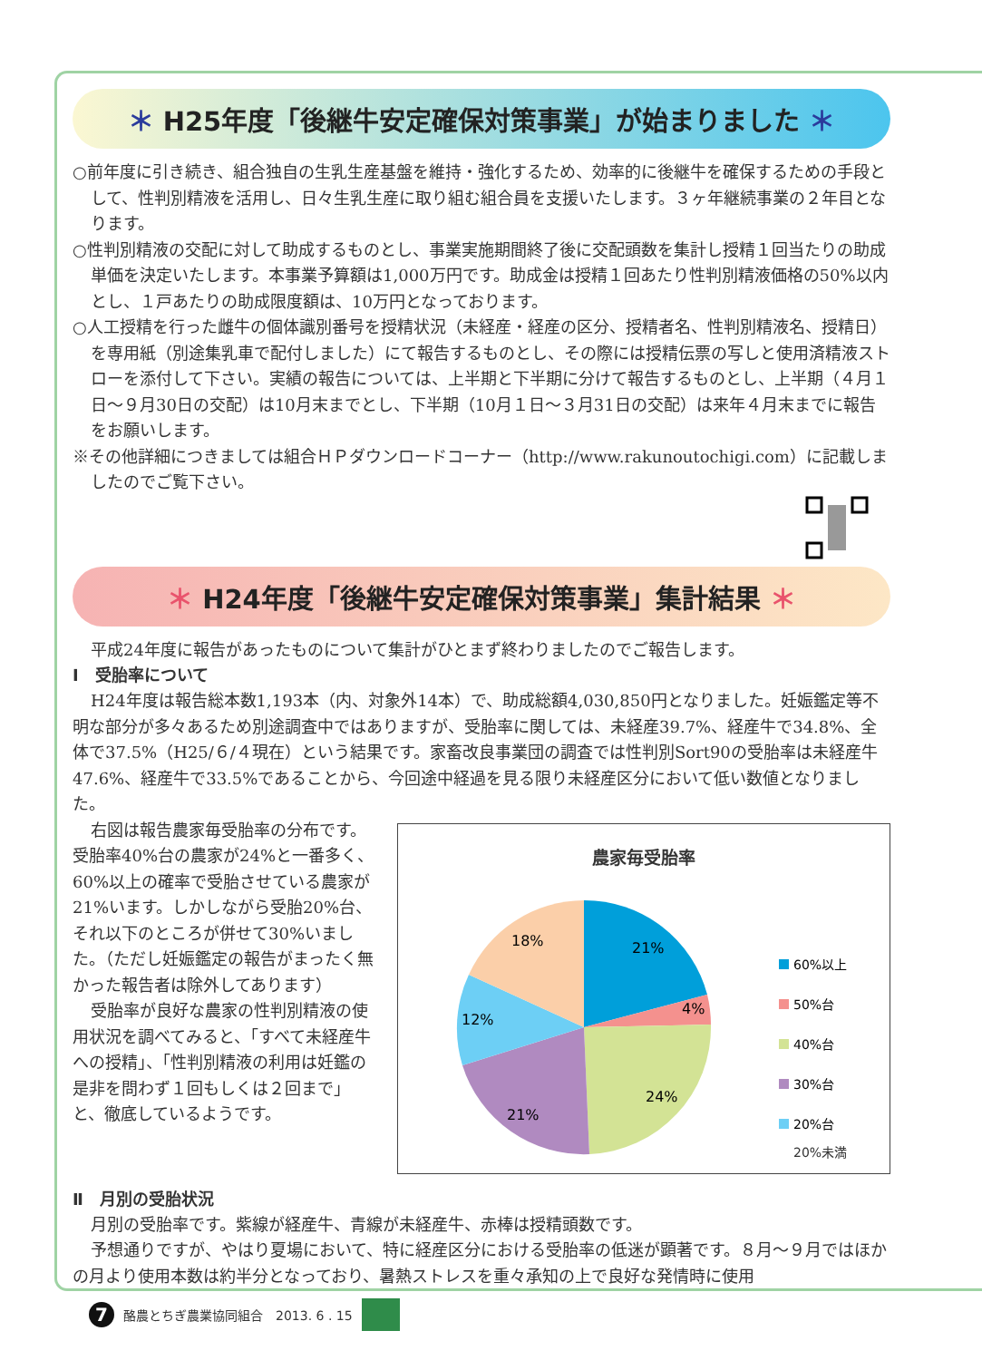＊ H25年度「後継牛安定確保対策事業」が始まりました ＊
○前年度に引き続き、組合独自の生乳生産基盤を維持・強化するため、効率的に後継牛を確保するための手段として、性判別精液を活用し、日々生乳生産に取り組む組合員を支援いたします。３ヶ年継続事業の２年目となります。
○性判別精液の交配に対して助成するものとし、事業実施期間終了後に交配頭数を集計し授精１回当たりの助成単価を決定いたします。本事業予算額は1,000万円です。助成金は授精１回あたり性判別精液価格の50%以内とし、１戸あたりの助成限度額は、10万円となっております。
○人工授精を行った雌牛の個体識別番号を授精状況（未経産・経産の区分、授精者名、性判別精液名、授精日）を専用紙（別途集乳車で配付しました）にて報告するものとし、その際には授精伝票の写しと使用済精液ストローを添付して下さい。実績の報告については、上半期と下半期に分けて報告するものとし、上半期（４月１日～９月30日の交配）は10月末までとし、下半期（10月１日～３月31日の交配）は来年４月末までに報告をお願いします。
※その他詳細につきましては組合ＨＰダウンロードコーナー（http://www.rakunoutochigi.com）に記載しましたのでご覧下さい。
＊ H24年度「後継牛安定確保対策事業」集計結果 ＊
平成24年度に報告があったものについて集計がひとまず終わりましたのでご報告します。
Ⅰ　受胎率について
H24年度は報告総本数1,193本（内、対象外14本）で、助成総額4,030,850円となりました。妊娠鑑定等不明な部分が多々あるため別途調査中ではありますが、受胎率に関しては、未経産39.7%、経産牛で34.8%、全体で37.5%（H25/６/４現在）という結果です。家畜改良事業団の調査では性判別Sort90の受胎率は未経産牛47.6%、経産牛で33.5%であることから、今回途中経過を見る限り未経産区分において低い数値となりました。
右図は報告農家毎受胎率の分布です。受胎率40%台の農家が24%と一番多く、60%以上の確率で受胎させている農家が21%います。しかしながら受胎20%台、それ以下のところが併せて30%いました。（ただし妊娠鑑定の報告がまったく無かった報告者は除外してあります）
受胎率が良好な農家の性判別精液の使用状況を調べてみると、「すべて未経産牛への授精」、「性判別精液の利用は妊鑑の是非を問わず１回もしくは２回まで」と、徹底しているようです。
農家毎受胎率
21%
4%
24%
21%
12%
18%
60%以上
50%台
40%台
30%台
20%台
20%未満
Ⅱ　月別の受胎状況
月別の受胎率です。紫線が経産牛、青線が未経産牛、赤棒は授精頭数です。
予想通りですが、やはり夏場において、特に経産区分における受胎率の低迷が顕著です。８月～９月ではほかの月より使用本数は約半分となっており、暑熱ストレスを重々承知の上で良好な発情時に使用
7 酪農とちぎ農業協同組合　2013. 6 . 15